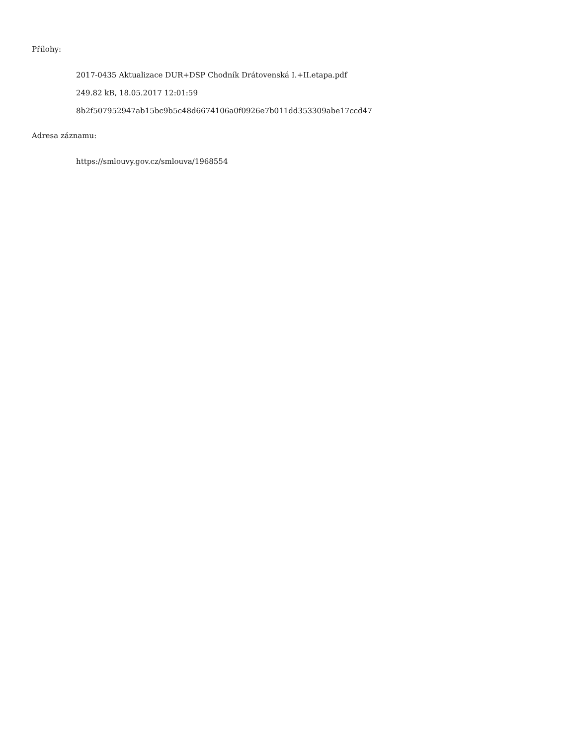Přílohy:
2017-0435 Aktualizace DUR+DSP Chodník Drátovenská I.+II.etapa.pdf
249.82 kB, 18.05.2017 12:01:59
8b2f507952947ab15bc9b5c48d6674106a0f0926e7b011dd353309abe17ccd47
Adresa záznamu:
https://smlouvy.gov.cz/smlouva/1968554